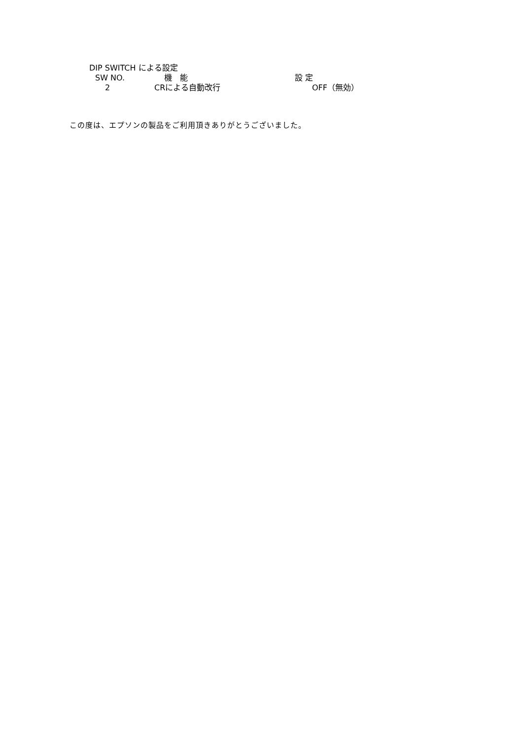DIP SWITCH による設定
| SW NO. | 機 能 | 設 定 |
| --- | --- | --- |
| 2 | CRによる自動改行 | OFF（無効） |
この度は、エプソンの製品をご利用頂きありがとうございました。